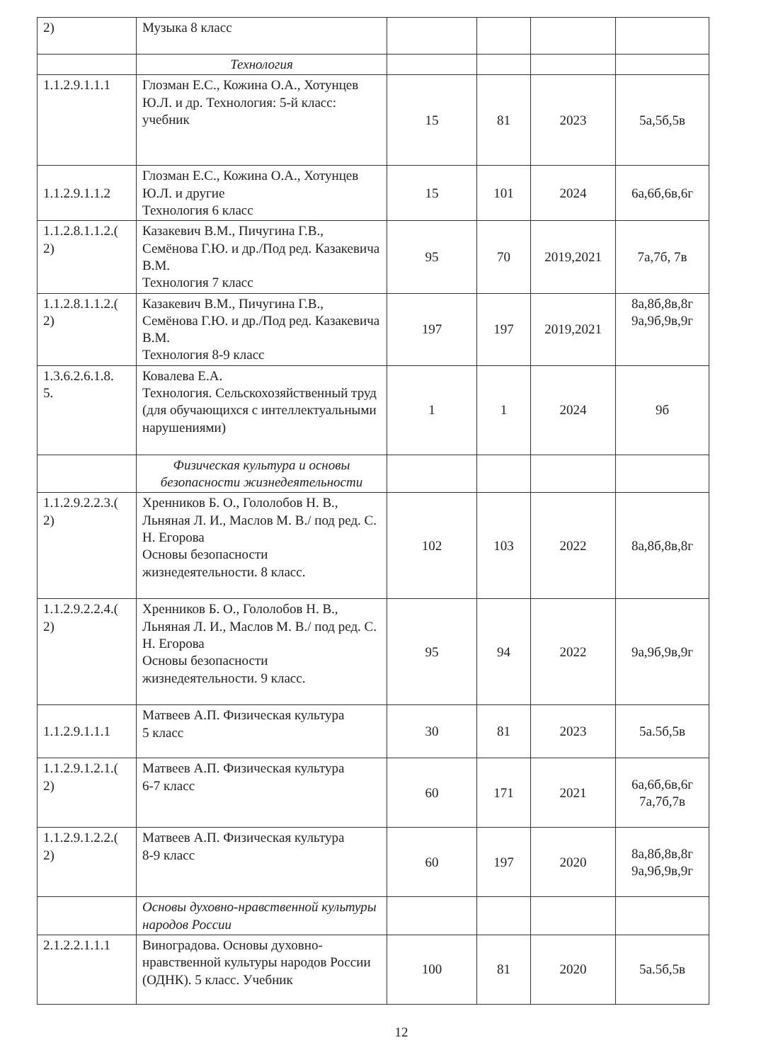| 2) | Музыка 8 класс | | | | |
| | Технология | | | | |
| 1.1.2.9.1.1.1 | Глозман Е.С., Кожина О.А., Хотунцев Ю.Л. и др. Технология: 5-й класс: учебник | 15 | 81 | 2023 | 5а,5б,5в |
| 1.1.2.9.1.1.2 | Глозман Е.С., Кожина О.А., Хотунцев Ю.Л. и другие Технология 6 класс | 15 | 101 | 2024 | 6а,6б,6в,6г |
| 1.1.2.8.1.1.2.( 2) | Казакевич В.М., Пичугина Г.В., Семёнова Г.Ю. и др./Под ред. Казакевича В.М. Технология 7 класс | 95 | 70 | 2019,2021 | 7а,7б, 7в |
| 1.1.2.8.1.1.2.( 2) | Казакевич В.М., Пичугина Г.В., Семёнова Г.Ю. и др./Под ред. Казакевича В.М. Технология 8-9 класс | 197 | 197 | 2019,2021 | 8а,8б,8в,8г 9а,9б,9в,9г |
| 1.3.6.2.6.1.8. 5. | Ковалева Е.А. Технология. Сельскохозяйственный труд (для обучающихся с интеллектуальными нарушениями) | 1 | 1 | 2024 | 9б |
| | Физическая культура и основы безопасности жизнедеятельности | | | | |
| 1.1.2.9.2.2.3.( 2) | Хренников Б. О., Гололобов Н. В., Льняная Л. И., Маслов М. В./ под ред. С. Н. Егорова Основы безопасности жизнедеятельности. 8 класс. | 102 | 103 | 2022 | 8а,8б,8в,8г |
| 1.1.2.9.2.2.4.( 2) | Хренников Б. О., Гололобов Н. В., Льняная Л. И., Маслов М. В./ под ред. С. Н. Егорова Основы безопасности жизнедеятельности. 9 класс. | 95 | 94 | 2022 | 9а,9б,9в,9г |
| 1.1.2.9.1.1.1 | Матвеев А.П. Физическая культура 5 класс | 30 | 81 | 2023 | 5а.5б,5в |
| 1.1.2.9.1.2.1.( 2) | Матвеев А.П. Физическая культура 6-7 класс | 60 | 171 | 2021 | 6а,6б,6в,6г 7а,7б,7в |
| 1.1.2.9.1.2.2.( 2) | Матвеев А.П. Физическая культура 8-9 класс | 60 | 197 | 2020 | 8а,8б,8в,8г 9а,9б,9в,9г |
| | Основы духовно-нравственной культуры народов России | | | | |
| 2.1.2.2.1.1.1 | Виноградова. Основы духовно-нравственной культуры народов России (ОДНК). 5 класс. Учебник | 100 | 81 | 2020 | 5а.5б,5в |
12